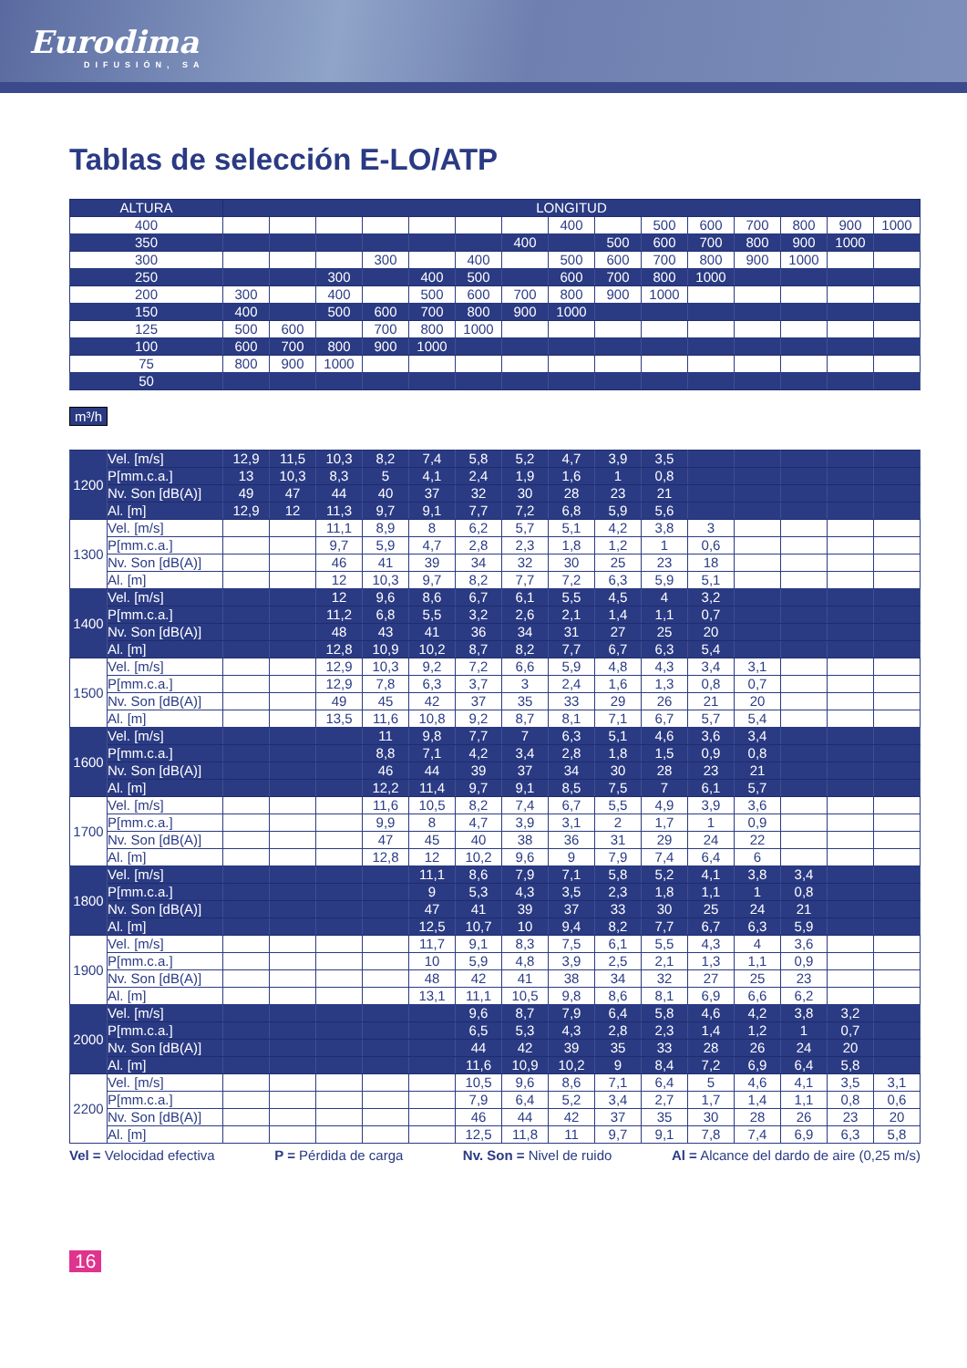Eurodima
DIFUSIÓN, SA
Tablas de selección E-LO/ATP
| ALTURA | LONGITUD | | | | | | | | | | | | | | |
| --- | --- | --- | --- | --- | --- | --- | --- | --- | --- | --- | --- | --- | --- | --- | --- |
| 400 | | | | | | | | 400 | | 500 | 600 | 700 | 800 | 900 | 1000 |
| 350 | | | | | | | 400 | | 500 | 600 | 700 | 800 | 900 | 1000 | |
| 300 | | | | 300 | | 400 | | 500 | 600 | 700 | 800 | 900 | 1000 | | |
| 250 | | | 300 | | 400 | 500 | | 600 | 700 | 800 | 1000 | | | | |
| 200 | 300 | | 400 | | 500 | 600 | 700 | 800 | 900 | 1000 | | | | | |
| 150 | 400 | | 500 | 600 | 700 | 800 | 900 | 1000 | | | | | | | |
| 125 | 500 | 600 | | 700 | 800 | 1000 | | | | | | | | | |
| 100 | 600 | 700 | 800 | 900 | 1000 | | | | | | | | | | |
| 75 | 800 | 900 | 1000 | | | | | | | | | | | | |
| 50 | | | | | | | | | | | | | | | |
m³/h
| 1200 | Vel. [m/s] | 12,9 | 11,5 | 10,3 | 8,2 | 7,4 | 5,8 | 5,2 | 4,7 | 3,9 | 3,5 | | | | | |
| | P[mm.c.a.] | 13 | 10,3 | 8,3 | 5 | 4,1 | 2,4 | 1,9 | 1,6 | 1 | 0,8 | | | | | |
| | Nv. Son [dB(A)] | 49 | 47 | 44 | 40 | 37 | 32 | 30 | 28 | 23 | 21 | | | | | |
| | Al. [m] | 12,9 | 12 | 11,3 | 9,7 | 9,1 | 7,7 | 7,2 | 6,8 | 5,9 | 5,6 | | | | | |
| 1300 | Vel. [m/s] | | | 11,1 | 8,9 | 8 | 6,2 | 5,7 | 5,1 | 4,2 | 3,8 | 3 | | | | |
| | P[mm.c.a.] | | | 9,7 | 5,9 | 4,7 | 2,8 | 2,3 | 1,8 | 1,2 | 1 | 0,6 | | | | |
| | Nv. Son [dB(A)] | | | 46 | 41 | 39 | 34 | 32 | 30 | 25 | 23 | 18 | | | | |
| | Al. [m] | | | 12 | 10,3 | 9,7 | 8,2 | 7,7 | 7,2 | 6,3 | 5,9 | 5,1 | | | | |
| 1400 | Vel. [m/s] | | | 12 | 9,6 | 8,6 | 6,7 | 6,1 | 5,5 | 4,5 | 4 | 3,2 | | | | |
| | P[mm.c.a.] | | | 11,2 | 6,8 | 5,5 | 3,2 | 2,6 | 2,1 | 1,4 | 1,1 | 0,7 | | | | |
| | Nv. Son [dB(A)] | | | 48 | 43 | 41 | 36 | 34 | 31 | 27 | 25 | 20 | | | | |
| | Al. [m] | | | 12,8 | 10,9 | 10,2 | 8,7 | 8,2 | 7,7 | 6,7 | 6,3 | 5,4 | | | | |
| 1500 | Vel. [m/s] | | | 12,9 | 10,3 | 9,2 | 7,2 | 6,6 | 5,9 | 4,8 | 4,3 | 3,4 | 3,1 | | | |
| | P[mm.c.a.] | | | 12,9 | 7,8 | 6,3 | 3,7 | 3 | 2,4 | 1,6 | 1,3 | 0,8 | 0,7 | | | |
| | Nv. Son [dB(A)] | | | 49 | 45 | 42 | 37 | 35 | 33 | 29 | 26 | 21 | 20 | | | |
| | Al. [m] | | | 13,5 | 11,6 | 10,8 | 9,2 | 8,7 | 8,1 | 7,1 | 6,7 | 5,7 | 5,4 | | | |
| 1600 | Vel. [m/s] | | | | 11 | 9,8 | 7,7 | 7 | 6,3 | 5,1 | 4,6 | 3,6 | 3,4 | | | |
| | P[mm.c.a.] | | | | 8,8 | 7,1 | 4,2 | 3,4 | 2,8 | 1,8 | 1,5 | 0,9 | 0,8 | | | |
| | Nv. Son [dB(A)] | | | | 46 | 44 | 39 | 37 | 34 | 30 | 28 | 23 | 21 | | | |
| | Al. [m] | | | | 12,2 | 11,4 | 9,7 | 9,1 | 8,5 | 7,5 | 7 | 6,1 | 5,7 | | | |
| 1700 | Vel. [m/s] | | | | 11,6 | 10,5 | 8,2 | 7,4 | 6,7 | 5,5 | 4,9 | 3,9 | 3,6 | | | |
| | P[mm.c.a.] | | | | 9,9 | 8 | 4,7 | 3,9 | 3,1 | 2 | 1,7 | 1 | 0,9 | | | |
| | Nv. Son [dB(A)] | | | | 47 | 45 | 40 | 38 | 36 | 31 | 29 | 24 | 22 | | | |
| | Al. [m] | | | | 12,8 | 12 | 10,2 | 9,6 | 9 | 7,9 | 7,4 | 6,4 | 6 | | | |
| 1800 | Vel. [m/s] | | | | | 11,1 | 8,6 | 7,9 | 7,1 | 5,8 | 5,2 | 4,1 | 3,8 | 3,4 | | |
| | P[mm.c.a.] | | | | | 9 | 5,3 | 4,3 | 3,5 | 2,3 | 1,8 | 1,1 | 1 | 0,8 | | |
| | Nv. Son [dB(A)] | | | | | 47 | 41 | 39 | 37 | 33 | 30 | 25 | 24 | 21 | | |
| | Al. [m] | | | | | 12,5 | 10,7 | 10 | 9,4 | 8,2 | 7,7 | 6,7 | 6,3 | 5,9 | | |
| 1900 | Vel. [m/s] | | | | | 11,7 | 9,1 | 8,3 | 7,5 | 6,1 | 5,5 | 4,3 | 4 | 3,6 | | |
| | P[mm.c.a.] | | | | | 10 | 5,9 | 4,8 | 3,9 | 2,5 | 2,1 | 1,3 | 1,1 | 0,9 | | |
| | Nv. Son [dB(A)] | | | | | 48 | 42 | 41 | 38 | 34 | 32 | 27 | 25 | 23 | | |
| | Al. [m] | | | | | 13,1 | 11,1 | 10,5 | 9,8 | 8,6 | 8,1 | 6,9 | 6,6 | 6,2 | | |
| 2000 | Vel. [m/s] | | | | | | 9,6 | 8,7 | 7,9 | 6,4 | 5,8 | 4,6 | 4,2 | 3,8 | 3,2 | |
| | P[mm.c.a.] | | | | | | 6,5 | 5,3 | 4,3 | 2,8 | 2,3 | 1,4 | 1,2 | 1 | 0,7 | |
| | Nv. Son [dB(A)] | | | | | | 44 | 42 | 39 | 35 | 33 | 28 | 26 | 24 | 20 | |
| | Al. [m] | | | | | | 11,6 | 10,9 | 10,2 | 9 | 8,4 | 7,2 | 6,9 | 6,4 | 5,8 | |
| 2200 | Vel. [m/s] | | | | | | 10,5 | 9,6 | 8,6 | 7,1 | 6,4 | 5 | 4,6 | 4,1 | 3,5 | 3,1 |
| | P[mm.c.a.] | | | | | | 7,9 | 6,4 | 5,2 | 3,4 | 2,7 | 1,7 | 1,4 | 1,1 | 0,8 | 0,6 |
| | Nv. Son [dB(A)] | | | | | | 46 | 44 | 42 | 37 | 35 | 30 | 28 | 26 | 23 | 20 |
| | Al. [m] | | | | | | 12,5 | 11,8 | 11 | 9,7 | 9,1 | 7,8 | 7,4 | 6,9 | 6,3 | 5,8 |
Vel = Velocidad efectiva P = Pérdida de carga Nv. Son = Nivel de ruido Al = Alcance del dardo de aire (0,25 m/s)
16